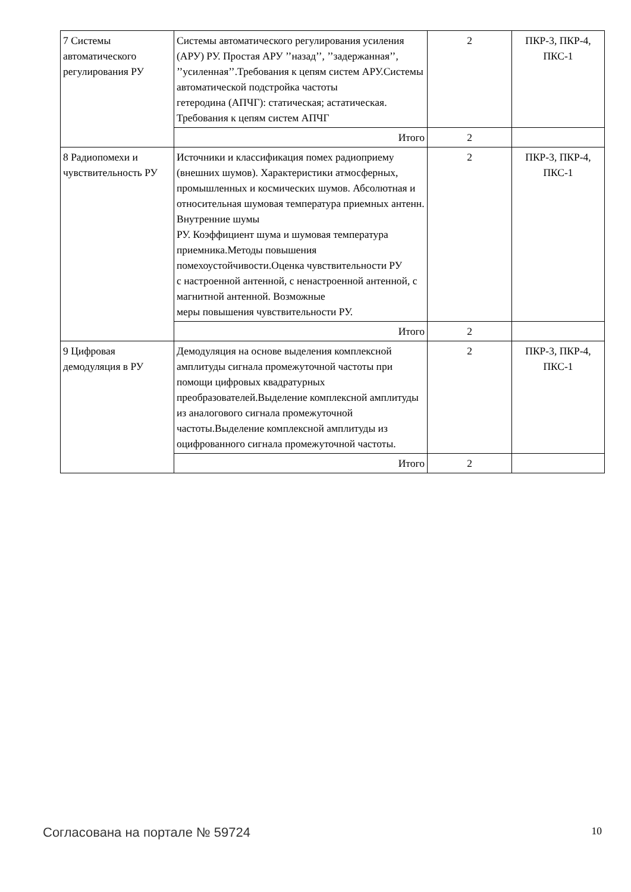| 7 Системы автоматического регулирования РУ | Системы автоматического регулирования усиления (АРУ) РУ. Простая АРУ ’’назад’’, ’’задержанная’’, ’’усиленная’’.Требования к цепям систем АРУ.Системы автоматической подстройка частоты гетеродина (АПЧГ): статическая; астатическая. Требования к цепям систем АПЧГ | 2 | ПКР-3, ПКР-4, ПКС-1 |
| | Итого | 2 | |
| 8 Радиопомехи и чувствительность РУ | Источники и классификация помех радиоприему (внешних шумов). Характеристики атмосферных, промышленных и космических шумов. Абсолютная и относительная шумовая температура приемных антенн. Внутренние шумы РУ. Коэффициент шума и шумовая температура приемника.Методы повышения помехоустойчивости.Оценка чувствительности РУ с настроенной антенной, с ненастроенной антенной, с магнитной антенной. Возможные меры повышения чувствительности РУ. | 2 | ПКР-3, ПКР-4, ПКС-1 |
| | Итого | 2 | |
| 9 Цифровая демодуляция в РУ | Демодуляция на основе выделения комплексной амплитуды сигнала промежуточной частоты при помощи цифровых квадратурных преобразователей.Выделение комплексной амплитуды из аналогового сигнала промежуточной частоты.Выделение комплексной амплитуды из оцифрованного сигнала промежуточной частоты. | 2 | ПКР-3, ПКР-4, ПКС-1 |
| | Итого | 2 | |
Согласована на портале № 59724 10